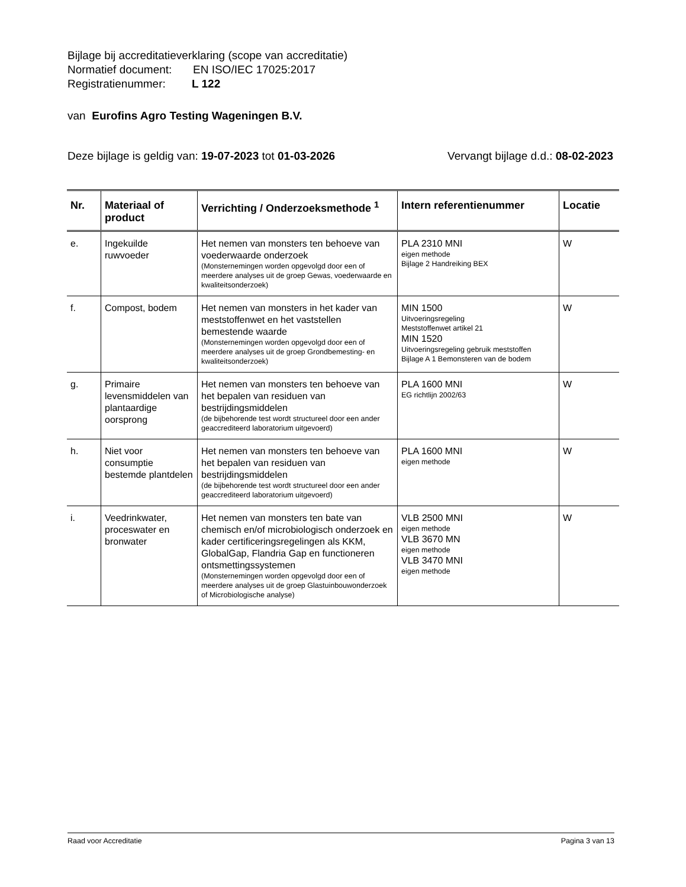Bijlage bij accreditatieverklaring (scope van accreditatie)
Normatief document: EN ISO/IEC 17025:2017
Registratienummer: L 122
van Eurofins Agro Testing Wageningen B.V.
Deze bijlage is geldig van: 19-07-2023 tot 01-03-2026
Vervangt bijlage d.d.: 08-02-2023
| Nr. | Materiaal of product | Verrichting / Onderzoeksmethode <sup>1</sup> | Intern referentienummer | Locatie |
| --- | --- | --- | --- | --- |
| e. | Ingekuilde ruwvoeder | Het nemen van monsters ten behoeve van voederwaarde onderzoek (Monsternemingen worden opgevolgd door een of meerdere analyses uit de groep Gewas, voederwaarde en kwaliteitsonderzoek) | PLA 2310 MNI eigen methode Bijlage 2 Handreiking BEX | W |
| f. | Compost, bodem | Het nemen van monsters in het kader van meststoffenwet en het vaststellen bemestende waarde (Monsternemingen worden opgevolgd door een of meerdere analyses uit de groep Grondbemesting- en kwaliteitsonderzoek) | MIN 1500 Uitvoeringsregeling Meststoffenwet artikel 21 MIN 1520 Uitvoeringsregeling gebruik meststoffen Bijlage A 1 Bemonsteren van de bodem | W |
| g. | Primaire levensmiddelen van plantaardige oorsprong | Het nemen van monsters ten behoeve van het bepalen van residuen van bestrijdingsmiddelen (de bijbehorende test wordt structureel door een ander geaccrediteerd laboratorium uitgevoerd) | PLA 1600 MNI EG richtlijn 2002/63 | W |
| h. | Niet voor consumptie bestemde plantdelen | Het nemen van monsters ten behoeve van het bepalen van residuen van bestrijdingsmiddelen (de bijbehorende test wordt structureel door een ander geaccrediteerd laboratorium uitgevoerd) | PLA 1600 MNI eigen methode | W |
| i. | Veedrinkwater, proceswater en bronwater | Het nemen van monsters ten bate van chemisch en/of microbiologisch onderzoek en kader certificeringsregelingen als KKM, GlobalGap, Flandria Gap en functioneren ontsmettingssystemen (Monsternemingen worden opgevolgd door een of meerdere analyses uit de groep Glastuinbouwonderzoek of Microbiologische analyse) | VLB 2500 MNI eigen methode VLB 3670 MN eigen methode VLB 3470 MNI eigen methode | W |
Raad voor Accreditatie Pagina 3 van 13